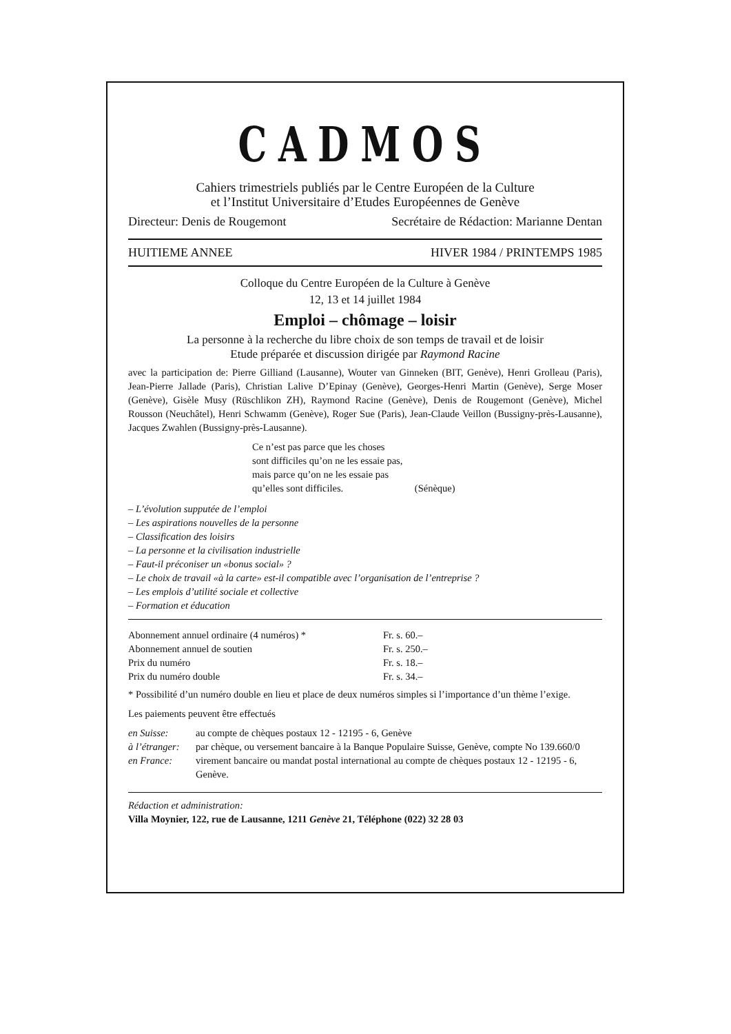CADMOS
Cahiers trimestriels publiés par le Centre Européen de la Culture
et l’Institut Universitaire d’Etudes Européennes de Genève
Directeur: Denis de Rougemont Secrétaire de Rédaction: Marianne Dentan
HUITIEME ANNEE HIVER 1984 / PRINTEMPS 1985
Colloque du Centre Européen de la Culture à Genève
12, 13 et 14 juillet 1984
Emploi – chômage – loisir
La personne à la recherche du libre choix de son temps de travail et de loisir
Etude préparée et discussion dirigée par Raymond Racine
avec la participation de: Pierre Gilliand (Lausanne), Wouter van Ginneken (BIT, Genève), Henri Grolleau (Paris), Jean-Pierre Jallade (Paris), Christian Lalive D’Epinay (Genève), Georges-Henri Martin (Genève), Serge Moser (Genève), Gisèle Musy (Rüschlikon ZH), Raymond Racine (Genève), Denis de Rougemont (Genève), Michel Rousson (Neuchâtel), Henri Schwamm (Genève), Roger Sue (Paris), Jean-Claude Veillon (Bussigny-près-Lausanne), Jacques Zwahlen (Bussigny-près-Lausanne).
Ce n’est pas parce que les choses
sont difficiles qu’on ne les essaie pas,
mais parce qu’on ne les essaie pas
qu’elles sont difficiles. (Sénèque)
– L’évolution supputée de l’emploi
– Les aspirations nouvelles de la personne
– Classification des loisirs
– La personne et la civilisation industrielle
– Faut-il préconiser un «bonus social» ?
– Le choix de travail «à la carte» est-il compatible avec l’organisation de l’entreprise ?
– Les emplois d’utilité sociale et collective
– Formation et éducation
| Abonnement annuel ordinaire (4 numéros) * | Fr. s. 60.– |
| Abonnement annuel de soutien | Fr. s. 250.– |
| Prix du numéro | Fr. s. 18.– |
| Prix du numéro double | Fr. s. 34.– |
* Possibilité d’un numéro double en lieu et place de deux numéros simples si l’importance d’un thème l’exige.
Les paiements peuvent être effectués
| en Suisse: | au compte de chèques postaux 12 - 12195 - 6, Genève |
| à l’étranger: | par chèque, ou versement bancaire à la Banque Populaire Suisse, Genève, compte No 139.660/0 |
| en France: | virement bancaire ou mandat postal international au compte de chèques postaux 12 - 12195 - 6, Genève. |
Rédaction et administration:
Villa Moynier, 122, rue de Lausanne, 1211 Genève 21, Téléphone (022) 32 28 03